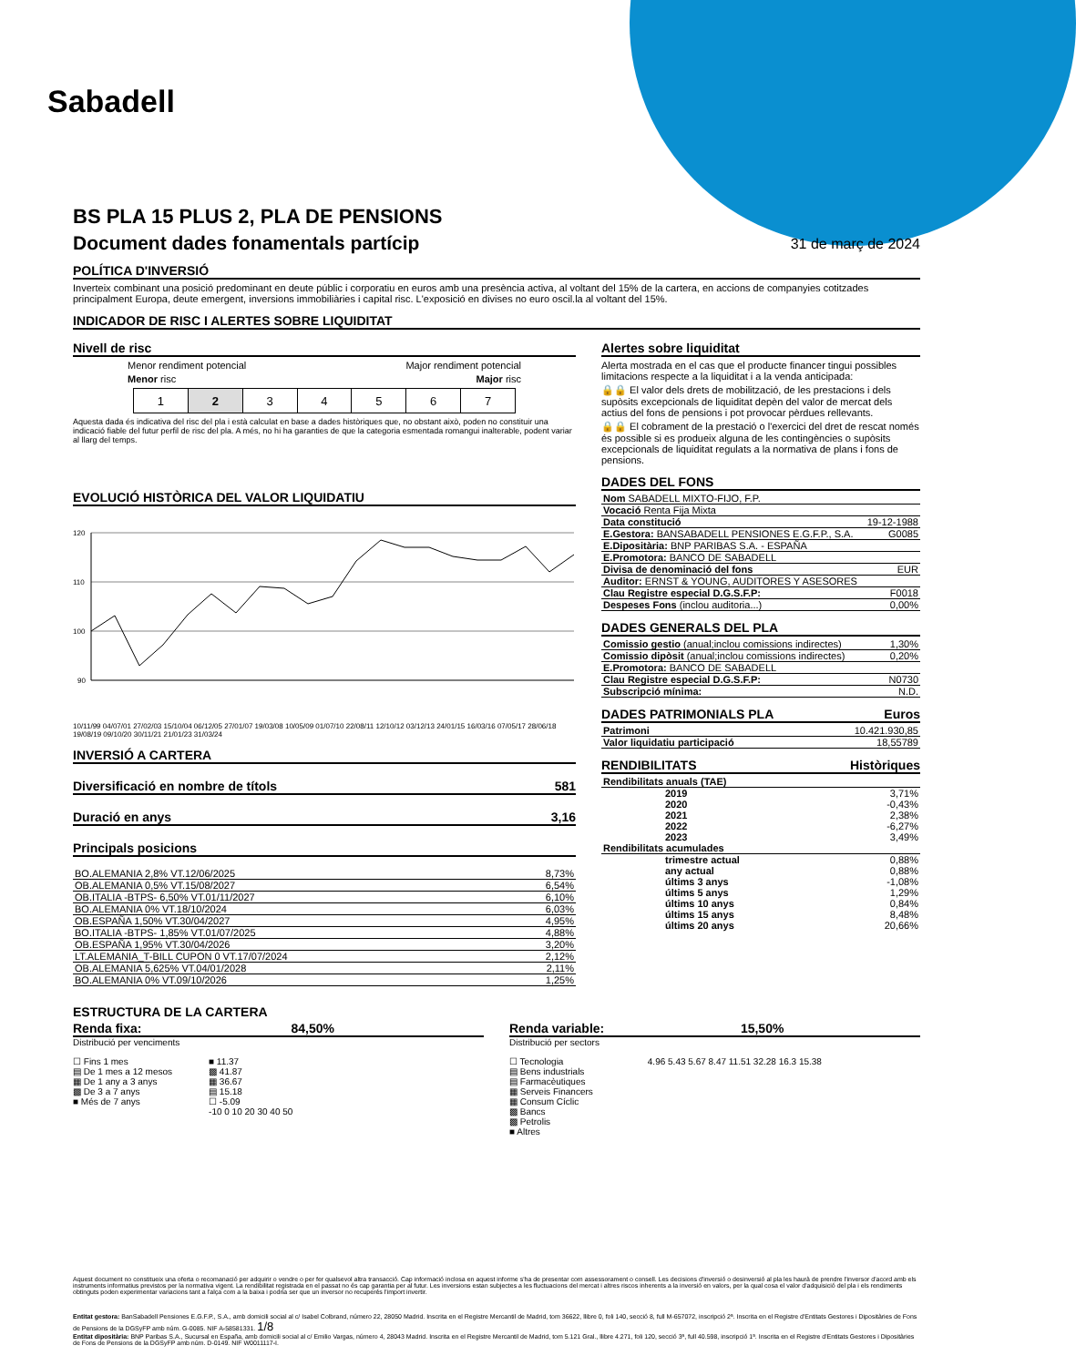Sabadell
BS PLA 15 PLUS 2, PLA DE PENSIONS
Document dades fonamentals partícip
31 de març de 2024
POLÍTICA D'INVERSIÓ
Inverteix combinant una posició predominant en deute públic i corporatiu en euros amb una presència activa, al voltant del 15% de la cartera, en accions de companyies cotitzades principalment Europa, deute emergent, inversions immobiliàries i capital risc. L'exposició en divises no euro oscil.la al voltant del 15%.
INDICADOR DE RISC I ALERTES SOBRE LIQUIDITAT
Nivell de risc
Menor rendiment potencial Major rendiment potencial
Menor risc Major risc
| 1 | 2 | 3 | 4 | 5 | 6 | 7 |
Aquesta dada és indicativa del risc del pla i està calculat en base a dades històriques que, no obstant això, poden no constituir una indicació fiable del futur perfil de risc del pla. A més, no hi ha garanties de que la categoria esmentada romangui inalterable, podent variar al llarg del temps.
EVOLUCIÓ HISTÒRICA DEL VALOR LIQUIDATIU
120
110
100
90
10/11/99 04/07/01 27/02/03 15/10/04 06/12/05 27/01/07 19/03/08 10/05/09 01/07/10 22/08/11 12/10/12 03/12/13 24/01/15 16/03/16 07/05/17 28/06/18 19/08/19 09/10/20 30/11/21 21/01/23 31/03/24
INVERSIÓ A CARTERA
Diversificació en nombre de títols 581
Duració en anys 3,16
Principals posicions
| BO.ALEMANIA 2,8% VT.12/06/2025 | 8,73% |
| OB.ALEMANIA 0,5% VT.15/08/2027 | 6,54% |
| OB.ITALIA -BTPS- 6,50% VT.01/11/2027 | 6,10% |
| BO.ALEMANIA 0% VT.18/10/2024 | 6,03% |
| OB.ESPAÑA 1,50% VT.30/04/2027 | 4,95% |
| BO.ITALIA -BTPS- 1,85% VT.01/07/2025 | 4,88% |
| OB.ESPAÑA 1,95% VT.30/04/2026 | 3,20% |
| LT.ALEMANIA_T-BILL CUPON 0 VT.17/07/2024 | 2,12% |
| OB.ALEMANIA 5,625% VT.04/01/2028 | 2,11% |
| BO.ALEMANIA 0% VT.09/10/2026 | 1,25% |
Alertes sobre liquiditat
Alerta mostrada en el cas que el producte financer tingui possibles limitacions respecte a la liquiditat i a la venda anticipada:
🔒🔒 El valor dels drets de mobilització, de les prestacions i dels supòsits excepcionals de liquiditat depèn del valor de mercat dels actius del fons de pensions i pot provocar pèrdues rellevants.
🔒🔒 El cobrament de la prestació o l'exercici del dret de rescat només és possible si es produeix alguna de les contingències o supòsits excepcionals de liquiditat regulats a la normativa de plans i fons de pensions.
DADES DEL FONS
| Nom SABADELL MIXTO-FIJO, F.P. | |
| Vocació Renta Fija Mixta | |
| Data constitució | 19-12-1988 |
| E.Gestora: BANSABADELL PENSIONES E.G.F.P., S.A. | G0085 |
| E.Dipositària: BNP PARIBAS S.A. - ESPAÑA | |
| E.Promotora: BANCO DE SABADELL | |
| Divisa de denominació del fons | EUR |
| Auditor: ERNST & YOUNG, AUDITORES Y ASESORES | |
| Clau Registre especial D.G.S.F.P: | F0018 |
| Despeses Fons (inclou auditoria...) | 0,00% |
DADES GENERALS DEL PLA
| Comissio gestio (anual;inclou comissions indirectes) | 1,30% |
| Comissio dipòsit (anual;inclou comissions indirectes) | 0,20% |
| E.Promotora: BANCO DE SABADELL | |
| Clau Registre especial D.G.S.F.P: | N0730 |
| Subscripció mínima: | N.D. |
DADES PATRIMONIALS PLA Euros
| Patrimoni | 10.421.930,85 |
| Valor liquidatiu participació | 18,55789 |
RENDIBILITATS Històriques
| Rendibilitats anuals (TAE) | |
| 2019 | 3,71% |
| 2020 | -0,43% |
| 2021 | 2,38% |
| 2022 | -6,27% |
| 2023 | 3,49% |
| Rendibilitats acumulades | |
| trimestre actual | 0,88% |
| any actual | 0,88% |
| últims 3 anys | -1,08% |
| últims 5 anys | 1,29% |
| últims 10 anys | 0,84% |
| últims 15 anys | 8,48% |
| últims 20 anys | 20,66% |
ESTRUCTURA DE LA CARTERA
Renda fixa: 84,50%
Distribució per venciments
☐ Fins 1 mes
▤ De 1 mes a 12 mesos
▦ De 1 any a 3 anys
▩ De 3 a 7 anys
■ Més de 7 anys
■ 11.37
▩ 41.87
▦ 36.67
▤ 15.18
☐ -5.09
-10 0 10 20 30 40 50
Renda variable: 15,50%
Distribució per sectors
☐ Tecnologia
▤ Bens industrials
▤ Farmacèutiques
▦ Serveis Financers
▦ Consum Cíclic
▩ Bancs
▩ Petrolis
■ Altres
4.96 5.43 5.67 8.47 11.51 32.28 16.3 15.38
Aquest document no constitueix una oferta o recomanació per adquirir o vendre o per fer qualsevol altra transacció. Cap informació inclosa en aquest informe s'ha de presentar com assessorament o consell. Les decisions d'inversió o desinversió al pla les haurà de prendre l'inversor d'acord amb els instruments informatius previstos per la normativa vigent. La rendibilitat registrada en el passat no és cap garantia per al futur. Les inversions estan subjectes a les fluctuacions del mercat i altres riscos inherents a la inversió en valors, per la qual cosa el valor d'adquisició del pla i els rendiments obtinguts poden experimentar variacions tant a l'alça com a la baixa i podria ser que un inversor no recuperés l'import invertir.
Entitat gestora: BanSabadell Pensiones E.G.F.P., S.A., amb domicili social al c/ Isabel Colbrand, número 22, 28050 Madrid. Inscrita en el Registre Mercantil de Madrid, tom 36622, llibre 0, foli 140, secció 8, full M-657072, inscripció 2ª. Inscrita en el Registre d'Entitats Gestores i Dipositàries de Fons de Pensions de la DGSyFP amb núm. G-0085. NIF A-58581331. 1/8
Entitat dipositària: BNP Paribas S.A., Sucursal en España, amb domicili social al c/ Emilio Vargas, número 4, 28043 Madrid. Inscrita en el Registre Mercantil de Madrid, tom 5.121 Gral., llibre 4.271, foli 120, secció 3ª, full 40.598, inscripció 1ª. Inscrita en el Registre d'Entitats Gestores i Dipositàries de Fons de Pensions de la DGSyFP amb núm. D-0149. NIF W0011117-I.